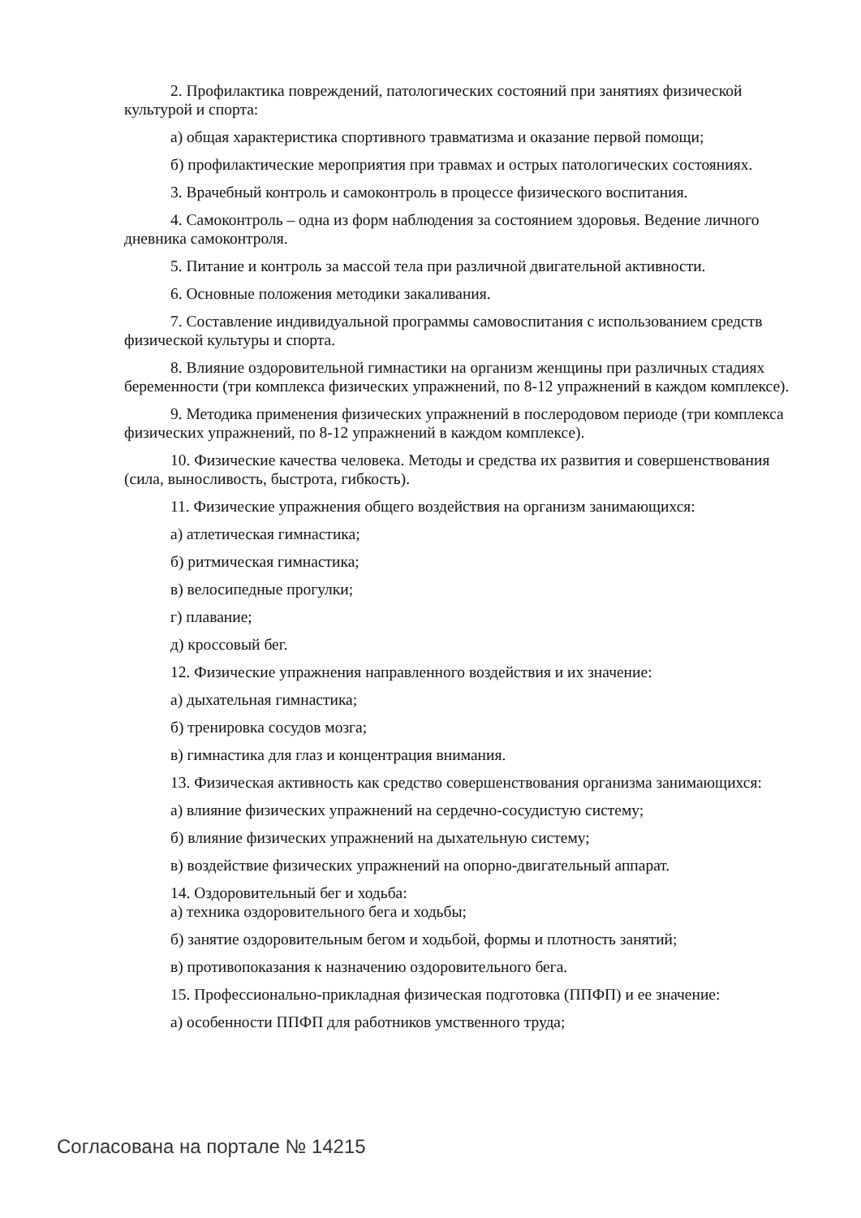2. Профилактика повреждений, патологических состояний при занятиях физической культурой и спорта:
а) общая характеристика спортивного травматизма и оказание первой помощи;
б) профилактические мероприятия при травмах и острых патологических состояниях.
3. Врачебный контроль и самоконтроль в процессе физического воспитания.
4. Самоконтроль – одна из форм наблюдения за состоянием здоровья. Ведение личного дневника самоконтроля.
5. Питание и контроль за массой тела при различной двигательной активности.
6. Основные положения методики закаливания.
7. Составление индивидуальной программы самовоспитания с использованием средств физической культуры и спорта.
8. Влияние оздоровительной гимнастики на организм женщины при различных стадиях беременности (три комплекса физических упражнений, по 8-12 упражнений в каждом комплексе).
9. Методика применения физических упражнений в послеродовом периоде (три комплекса физических упражнений, по 8-12 упражнений в каждом комплексе).
10. Физические качества человека. Методы и средства их развития и совершенствования (сила, выносливость, быстрота, гибкость).
11. Физические упражнения общего воздействия на организм занимающихся:
а) атлетическая гимнастика;
б) ритмическая гимнастика;
в) велосипедные прогулки;
г) плавание;
д) кроссовый бег.
12. Физические упражнения направленного воздействия и их значение:
а) дыхательная гимнастика;
б) тренировка сосудов мозга;
в) гимнастика для глаз и концентрация внимания.
13. Физическая активность как средство совершенствования организма занимающихся:
а) влияние физических упражнений на сердечно-сосудистую систему;
б) влияние физических упражнений на дыхательную систему;
в) воздействие физических упражнений на опорно-двигательный аппарат.
14. Оздоровительный бег и ходьба:
а) техника оздоровительного бега и ходьбы;
б) занятие оздоровительным бегом и ходьбой, формы и плотность занятий;
в) противопоказания к назначению оздоровительного бега.
15. Профессионально-прикладная физическая подготовка (ППФП) и ее значение:
а) особенности ППФП для работников умственного труда;
Согласована на портале № 14215